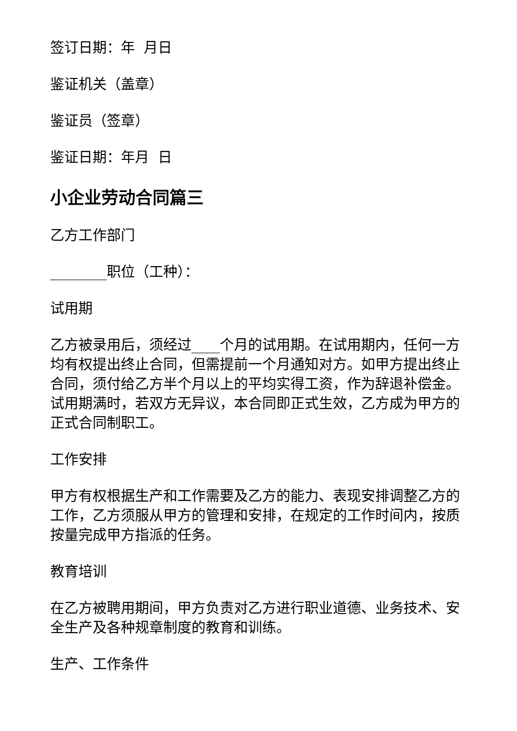签订日期：年 月日
鉴证机关（盖章）
鉴证员（签章）
鉴证日期：年月 日
小企业劳动合同篇三
乙方工作部门
________职位（工种）：
试用期
乙方被录用后，须经过____个月的试用期。在试用期内，任何一方均有权提出终止合同，但需提前一个月通知对方。如甲方提出终止合同，须付给乙方半个月以上的平均实得工资，作为辞退补偿金。试用期满时，若双方无异议，本合同即正式生效，乙方成为甲方的正式合同制职工。
工作安排
甲方有权根据生产和工作需要及乙方的能力、表现安排调整乙方的工作，乙方须服从甲方的管理和安排，在规定的工作时间内，按质按量完成甲方指派的任务。
教育培训
在乙方被聘用期间，甲方负责对乙方进行职业道德、业务技术、安全生产及各种规章制度的教育和训练。
生产、工作条件